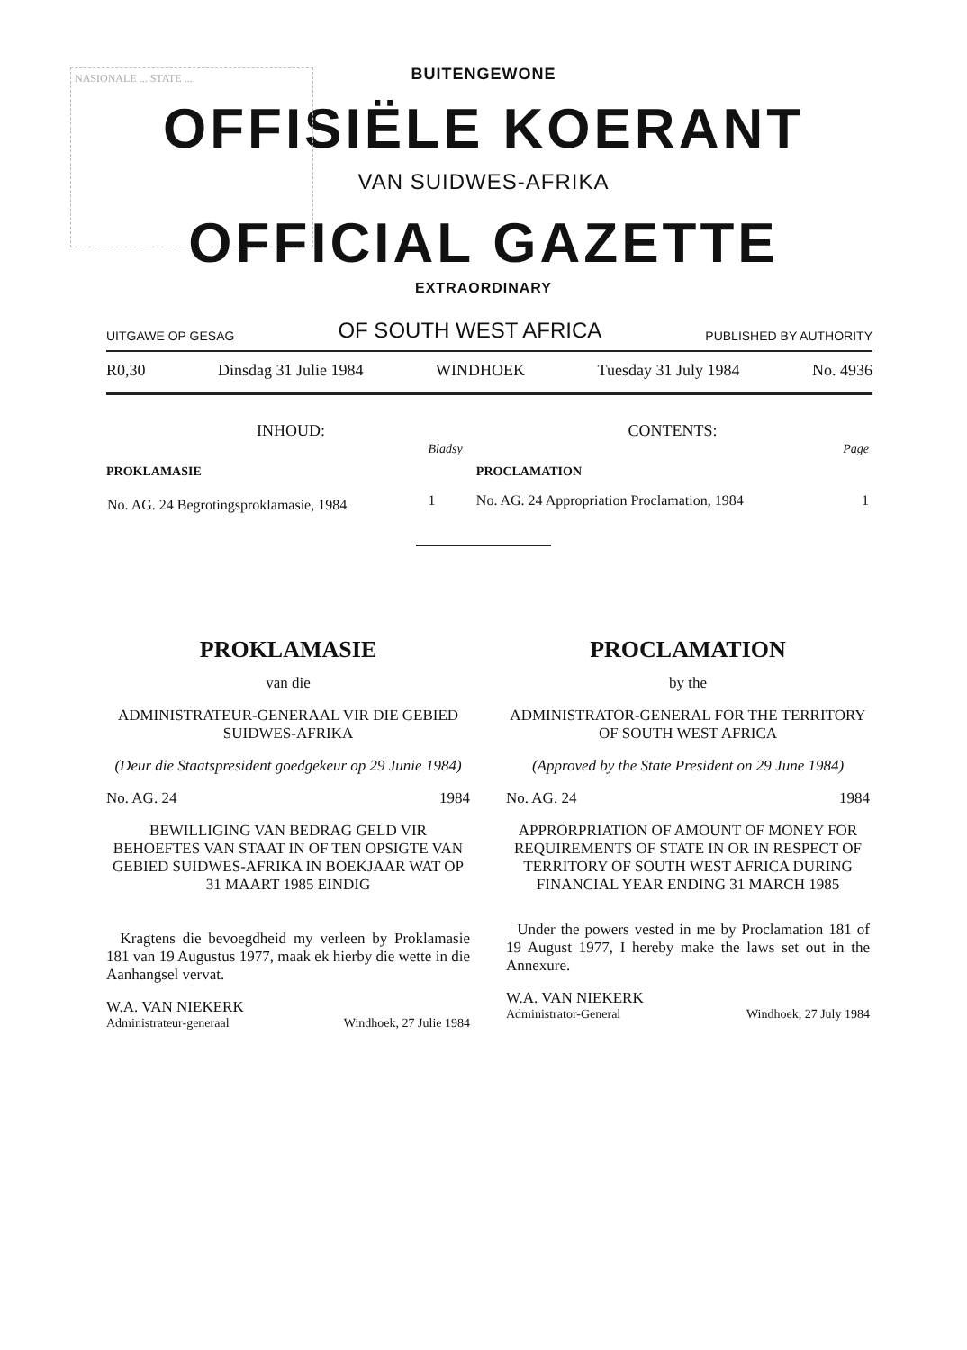NASIONALE ... STATE ...
BUITENGEWONE
OFFISIËLE KOERANT
VAN SUIDWES-AFRIKA
OFFICIAL GAZETTE
EXTRAORDINARY
UITGAWE OP GESAG OF SOUTH WEST AFRICA PUBLISHED BY AUTHORITY
R0,30 Dinsdag 31 Julie 1984 WINDHOEK Tuesday 31 July 1984 No. 4936
| INHOUD: | | CONTENTS: | |
| --- | --- | --- | --- |
| | Bladsy | | Page |
| PROKLAMASIE | | PROCLAMATION | |
| No. AG. 24 Begrotingsproklamasie, 1984 | 1 | No. AG. 24 Appropriation Proclamation, 1984 | 1 |
PROKLAMASIE
van die
ADMINISTRATEUR-GENERAAL VIR DIE GEBIED SUIDWES-AFRIKA
(Deur die Staatspresident goedgekeur op 29 Junie 1984)
No. AG. 24 1984
BEWILLIGING VAN BEDRAG GELD VIR BEHOEFTES VAN STAAT IN OF TEN OPSIGTE VAN GEBIED SUIDWES-AFRIKA IN BOEKJAAR WAT OP 31 MAART 1985 EINDIG
Kragtens die bevoegdheid my verleen by Proklamasie 181 van 19 Augustus 1977, maak ek hierby die wette in die Aanhangsel vervat.
W.A. VAN NIEKERK
Administrateur-generaal Windhoek, 27 Julie 1984
PROCLAMATION
by the
ADMINISTRATOR-GENERAL FOR THE TERRITORY OF SOUTH WEST AFRICA
(Approved by the State President on 29 June 1984)
No. AG. 24 1984
APPRORPRIATION OF AMOUNT OF MONEY FOR REQUIREMENTS OF STATE IN OR IN RESPECT OF TERRITORY OF SOUTH WEST AFRICA DURING FINANCIAL YEAR ENDING 31 MARCH 1985
Under the powers vested in me by Proclamation 181 of 19 August 1977, I hereby make the laws set out in the Annexure.
W.A. VAN NIEKERK
Administrator-General Windhoek, 27 July 1984